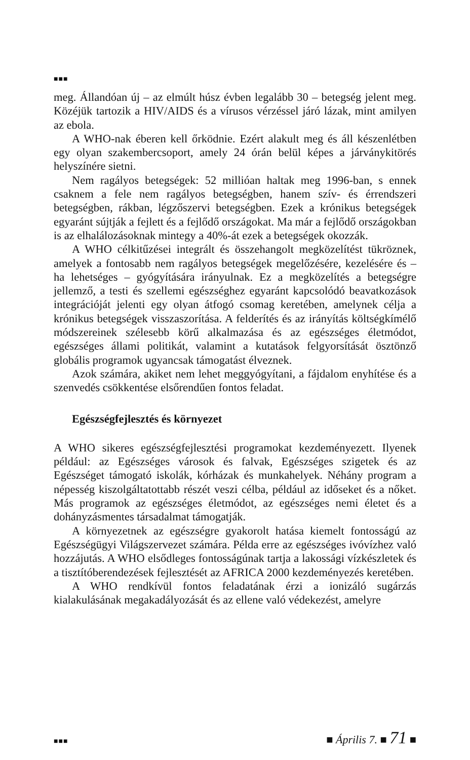■■■
meg. Állandóan új – az elmúlt húsz évben legalább 30 – betegség jelent meg. Közéjük tartozik a HIV/AIDS és a vírusos vérzéssel járó lázak, mint amilyen az ebola.
A WHO-nak éberen kell őrködnie. Ezért alakult meg és áll készenlétben egy olyan szakembercsoport, amely 24 órán belül képes a járványkitörés helyszínére sietni.
Nem ragályos betegségek: 52 millióan haltak meg 1996-ban, s ennek csaknem a fele nem ragályos betegségben, hanem szív- és érrendszeri betegségben, rákban, légzőszervi betegségben. Ezek a krónikus betegségek egyaránt sújtják a fejlett és a fejlődő országokat. Ma már a fejlődő országokban is az elhalálozásoknak mintegy a 40%-át ezek a betegségek okozzák.
A WHO célkitűzései integrált és összehangolt megközelítést tükröznek, amelyek a fontosabb nem ragályos betegségek megelőzésére, kezelésére és – ha lehetséges – gyógyítására irányulnak. Ez a megközelítés a betegségre jellemző, a testi és szellemi egészséghez egyaránt kapcsolódó beavatkozások integrációját jelenti egy olyan átfogó csomag keretében, amelynek célja a krónikus betegségek visszaszorítása. A felderítés és az irányítás költségkímélő módszereinek szélesebb körű alkalmazása és az egészséges életmódot, egészséges állami politikát, valamint a kutatások felgyorsítását ösztönző globális programok ugyancsak támogatást élveznek.
Azok számára, akiket nem lehet meggyógyítani, a fájdalom enyhítése és a szenvedés csökkentése elsőrendűen fontos feladat.
Egészségfejlesztés és környezet
A WHO sikeres egészségfejlesztési programokat kezdeményezett. Ilyenek például: az Egészséges városok és falvak, Egészséges szigetek és az Egészséget támogató iskolák, kórházak és munkahelyek. Néhány program a népesség kiszolgáltatottabb részét veszi célba, például az időseket és a nőket. Más programok az egészséges életmódot, az egészséges nemi életet és a dohányzásmentes társadalmat támogatják.
A környezetnek az egészségre gyakorolt hatása kiemelt fontosságú az Egészségügyi Világszervezet számára. Példa erre az egészséges ivóvízhez való hozzájutás. A WHO elsődleges fontosságúnak tartja a lakossági vízkészletek és a tisztítóberendezések fejlesztését az AFRICA 2000 kezdeményezés keretében.
A WHO rendkívül fontos feladatának érzi a ionizáló sugárzás kialakulásának megakadályozását és az ellene való védekezést, amelyre
■■■ ■ Április 7. ■ 71 ■